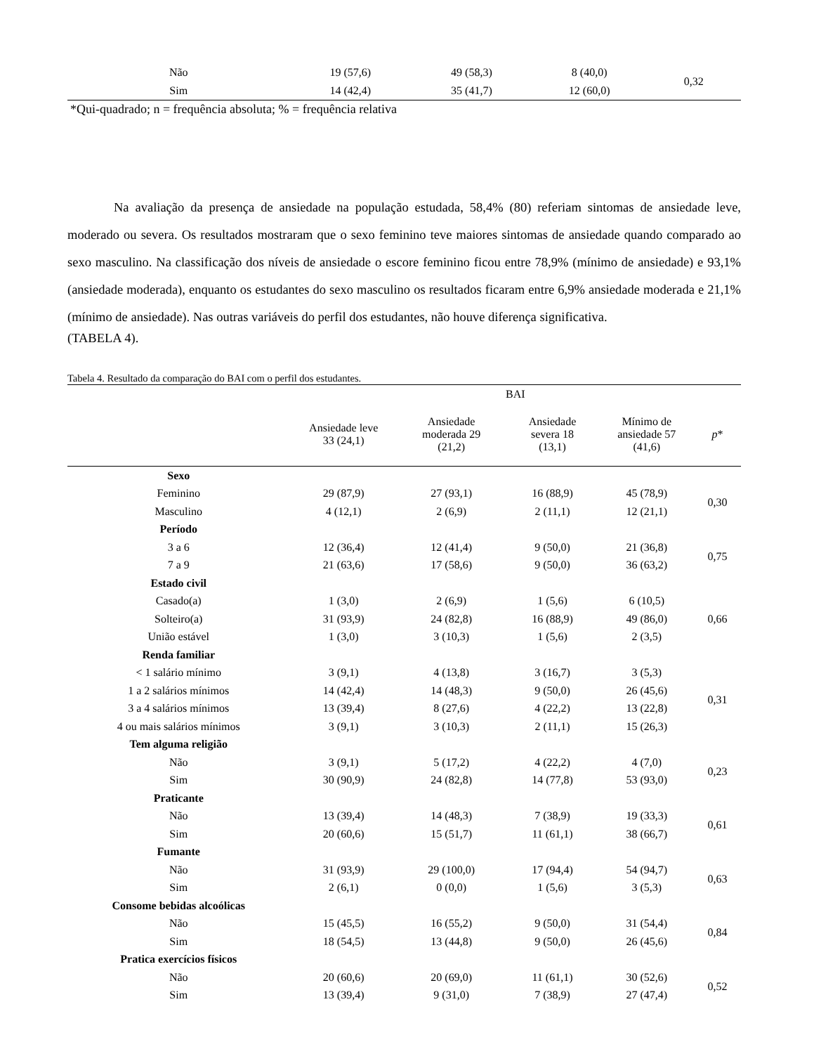| Não | 19 (57,6) | 49 (58,3) | 8 (40,0) | 0,32 |
| Sim | 14 (42,4) | 35 (41,7) | 12 (60,0) | |
*Qui-quadrado; n = frequência absoluta; % = frequência relativa
Na avaliação da presença de ansiedade na população estudada, 58,4% (80) referiam sintomas de ansiedade leve, moderado ou severa. Os resultados mostraram que o sexo feminino teve maiores sintomas de ansiedade quando comparado ao sexo masculino. Na classificação dos níveis de ansiedade o escore feminino ficou entre 78,9% (mínimo de ansiedade) e 93,1% (ansiedade moderada), enquanto os estudantes do sexo masculino os resultados ficaram entre 6,9% ansiedade moderada e 21,1% (mínimo de ansiedade). Nas outras variáveis do perfil dos estudantes, não houve diferença significativa.
(TABELA 4).
Tabela 4. Resultado da comparação do BAI com o perfil dos estudantes.
| | BAI | | | | |
| --- | --- | --- | --- | --- | --- |
| | Ansiedade leve 33 (24,1) | Ansiedade moderada 29 (21,2) | Ansiedade severa 18 (13,1) | Mínimo de ansiedade 57 (41,6) | p * |
| Sexo | | | | | |
| Feminino | 29 (87,9) | 27 (93,1) | 16 (88,9) | 45 (78,9) | 0,30 |
| Masculino | 4 (12,1) | 2 (6,9) | 2 (11,1) | 12 (21,1) | |
| Período | | | | | |
| 3 a 6 | 12 (36,4) | 12 (41,4) | 9 (50,0) | 21 (36,8) | 0,75 |
| 7 a 9 | 21 (63,6) | 17 (58,6) | 9 (50,0) | 36 (63,2) | |
| Estado civil | | | | | |
| Casado(a) | 1 (3,0) | 2 (6,9) | 1 (5,6) | 6 (10,5) | 0,66 |
| Solteiro(a) | 31 (93,9) | 24 (82,8) | 16 (88,9) | 49 (86,0) | |
| União estável | 1 (3,0) | 3 (10,3) | 1 (5,6) | 2 (3,5) | |
| Renda familiar | | | | | |
| < 1 salário mínimo | 3 (9,1) | 4 (13,8) | 3 (16,7) | 3 (5,3) | 0,31 |
| 1 a 2 salários mínimos | 14 (42,4) | 14 (48,3) | 9 (50,0) | 26 (45,6) | |
| 3 a 4 salários mínimos | 13 (39,4) | 8 (27,6) | 4 (22,2) | 13 (22,8) | |
| 4 ou mais salários mínimos | 3 (9,1) | 3 (10,3) | 2 (11,1) | 15 (26,3) | |
| Tem alguma religião | | | | | |
| Não | 3 (9,1) | 5 (17,2) | 4 (22,2) | 4 (7,0) | 0,23 |
| Sim | 30 (90,9) | 24 (82,8) | 14 (77,8) | 53 (93,0) | |
| Praticante | | | | | |
| Não | 13 (39,4) | 14 (48,3) | 7 (38,9) | 19 (33,3) | 0,61 |
| Sim | 20 (60,6) | 15 (51,7) | 11 (61,1) | 38 (66,7) | |
| Fumante | | | | | |
| Não | 31 (93,9) | 29 (100,0) | 17 (94,4) | 54 (94,7) | 0,63 |
| Sim | 2 (6,1) | 0 (0,0) | 1 (5,6) | 3 (5,3) | |
| Consome bebidas alcoólicas | | | | | |
| Não | 15 (45,5) | 16 (55,2) | 9 (50,0) | 31 (54,4) | 0,84 |
| Sim | 18 (54,5) | 13 (44,8) | 9 (50,0) | 26 (45,6) | |
| Pratica exercícios físicos | | | | | |
| Não | 20 (60,6) | 20 (69,0) | 11 (61,1) | 30 (52,6) | 0,52 |
| Sim | 13 (39,4) | 9 (31,0) | 7 (38,9) | 27 (47,4) | |